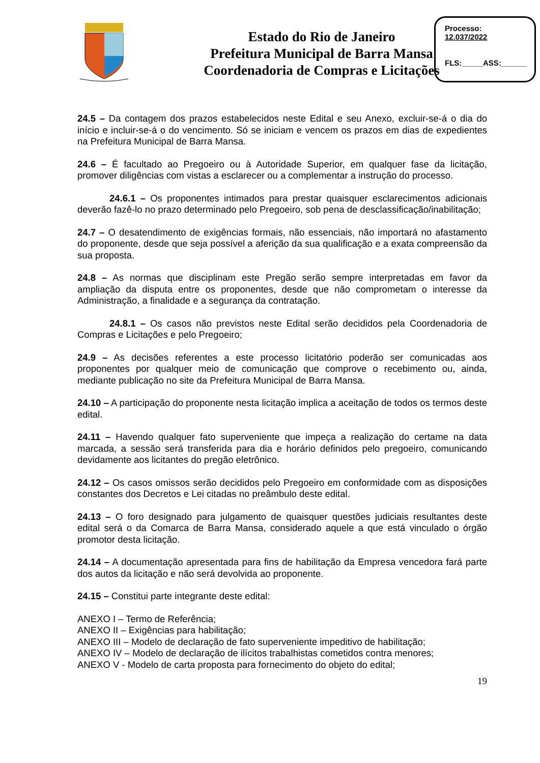Estado do Rio de Janeiro
Prefeitura Municipal de Barra Mansa
Coordenadoria de Compras e Licitações
Processo:
12.037/2022
FLS:_____ASS:______
24.5 – Da contagem dos prazos estabelecidos neste Edital e seu Anexo, excluir-se-á o dia do início e incluir-se-á o do vencimento. Só se iniciam e vencem os prazos em dias de expedientes na Prefeitura Municipal de Barra Mansa.
24.6 – É facultado ao Pregoeiro ou à Autoridade Superior, em qualquer fase da licitação, promover diligências com vistas a esclarecer ou a complementar a instrução do processo.
24.6.1 – Os proponentes intimados para prestar quaisquer esclarecimentos adicionais deverão fazê-lo no prazo determinado pelo Pregoeiro, sob pena de desclassificação/inabilitação;
24.7 – O desatendimento de exigências formais, não essenciais, não importará no afastamento do proponente, desde que seja possível a aferição da sua qualificação e a exata compreensão da sua proposta.
24.8 – As normas que disciplinam este Pregão serão sempre interpretadas em favor da ampliação da disputa entre os proponentes, desde que não comprometam o interesse da Administração, a finalidade e a segurança da contratação.
24.8.1 – Os casos não previstos neste Edital serão decididos pela Coordenadoria de Compras e Licitações e pelo Pregoeiro;
24.9 – As decisões referentes a este processo licitatório poderão ser comunicadas aos proponentes por qualquer meio de comunicação que comprove o recebimento ou, ainda, mediante publicação no site da Prefeitura Municipal de Barra Mansa.
24.10 – A participação do proponente nesta licitação implica a aceitação de todos os termos deste edital.
24.11 – Havendo qualquer fato superveniente que impeça a realização do certame na data marcada, a sessão será transferida para dia e horário definidos pelo pregoeiro, comunicando devidamente aos licitantes do pregão eletrônico.
24.12 – Os casos omissos serão decididos pelo Pregoeiro em conformidade com as disposições constantes dos Decretos e Lei citadas no preâmbulo deste edital.
24.13 – O foro designado para julgamento de quaisquer questões judiciais resultantes deste edital será o da Comarca de Barra Mansa, considerado aquele a que está vinculado o órgão promotor desta licitação.
24.14 – A documentação apresentada para fins de habilitação da Empresa vencedora fará parte dos autos da licitação e não será devolvida ao proponente.
24.15 – Constitui parte integrante deste edital:
ANEXO I – Termo de Referência;
ANEXO II – Exigências para habilitação;
ANEXO III – Modelo de declaração de fato superveniente impeditivo de habilitação;
ANEXO IV – Modelo de declaração de ilícitos trabalhistas cometidos contra menores;
ANEXO V - Modelo de carta proposta para fornecimento do objeto do edital;
19